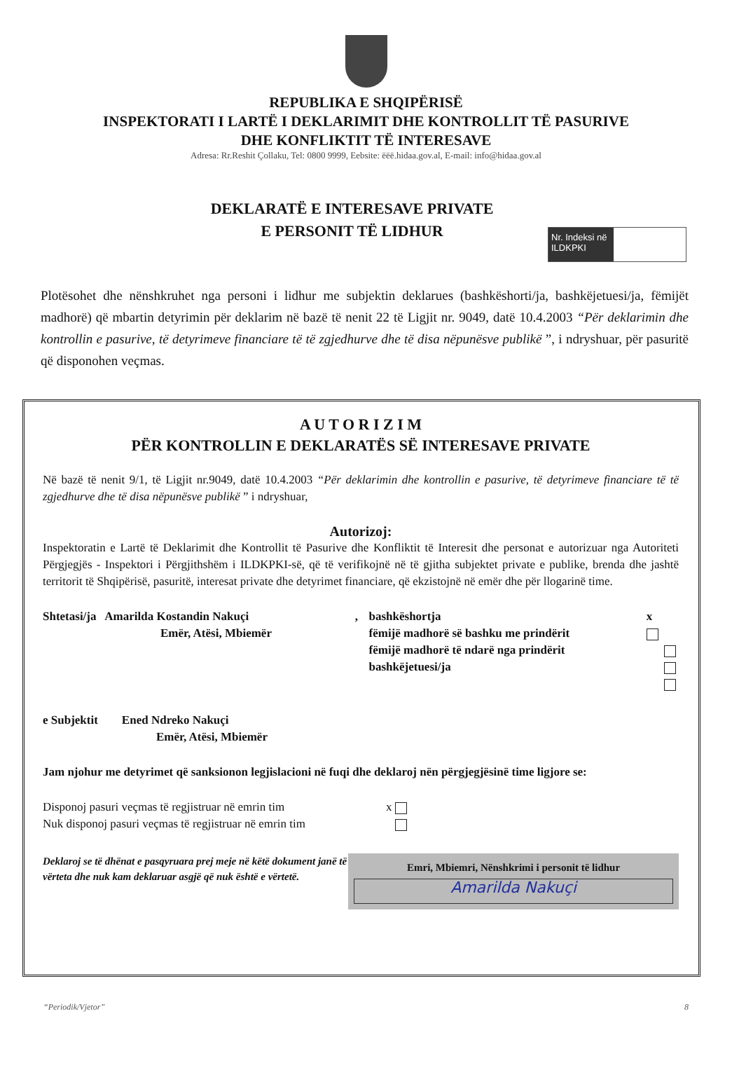REPUBLIKA E SHQIPËRISË
INSPEKTORATI I LARTË I DEKLARIMIT DHE KONTROLLIT TË PASURIVE
DHE KONFLIKTIT TË INTERESAVE
Adresa: Rr.Reshit Çollaku, Tel: 0800 9999, Eebsite: ëëë.hidaa.gov.al, E-mail: info@hidaa.gov.al
Nr. Indeksi në ILDKPKI
DEKLARATË E INTERESAVE PRIVATE
E PERSONIT TË LIDHUR
Plotësohet dhe nënshkruhet nga personi i lidhur me subjektin deklarues (bashkëshorti/ja, bashkëjetuesi/ja, fëmijët madhorë) që mbartin detyrimin për deklarim në bazë të nenit 22 të Ligjit nr. 9049, datë 10.4.2003 “Për deklarimin dhe kontrollin e pasurive, të detyrimeve financiare të të zgjedhurve dhe të disa nëpunësve publikë ”, i ndryshuar, për pasuritë që disponohen veçmas.
A U T O R I Z I M
PËR KONTROLLIN E DEKLARATËS SË INTERESAVE PRIVATE
Në bazë të nenit 9/1, të Ligjit nr.9049, datë 10.4.2003 “Për deklarimin dhe kontrollin e pasurive, të detyrimeve financiare të të zgjedhurve dhe të disa nëpunësve publikë ” i ndryshuar,
Autorizoj:
Inspektoratin e Lartë të Deklarimit dhe Kontrollit të Pasurive dhe Konfliktit të Interesit dhe personat e autorizuar nga Autoriteti Përgjegjës - Inspektori i Përgjithshëm i ILDKPKI-së, që të verifikojnë në të gjitha subjektet private e publike, brenda dhe jashtë territorit të Shqipërisë, pasuritë, interesat private dhe detyrimet financiare, që ekzistojnë në emër dhe për llogarinë time.
Shtetasi/ja Amarilda Kostandin Nakuçi
Emër, Atësi, Mbiemër
, bashkëshortja
fëmijë madhorë së bashku me prindërit
fëmijë madhorë të ndarë nga prindërit
bashkëjetuesi/ja
x
e Subjektit Ened Ndreko Nakuçi
Emër, Atësi, Mbiemër
Jam njohur me detyrimet që sanksionon legjislacioni në fuqi dhe deklaroj nën përgjegjësinë time ligjore se:
Disponoj pasuri veçmas të regjistruar në emrin tim
Nuk disponoj pasuri veçmas të regjistruar në emrin tim
x
Deklaroj se të dhënat e pasqyruara prej meje në këtë dokument janë të vërteta dhe nuk kam deklaruar asgjë që nuk është e vërtetë.
Emri, Mbiemri, Nënshkrimi i personit të lidhur
Amarilda Nakuçi
“Periodik/Vjetor” 8